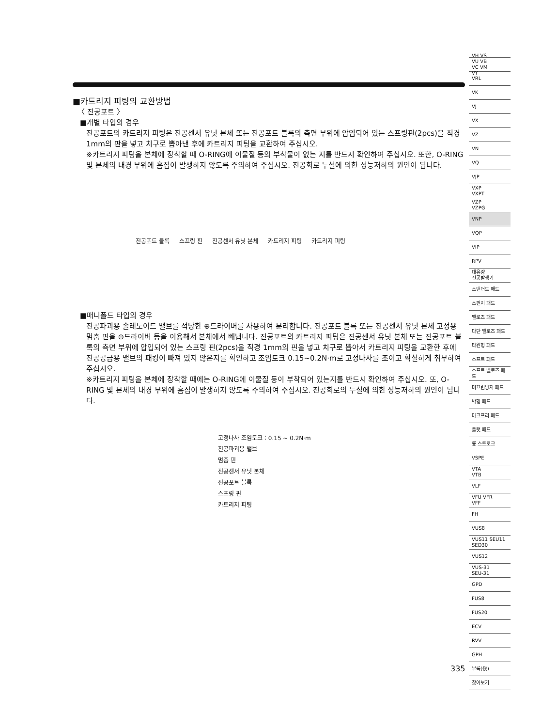■카트리지 피팅의 교환방법
〈 진공포트 〉
■개별 타입의 경우
진공포트의 카트리지 피팅은 진공센서 유닛 본체 또는 진공포트 블록의 측면 부위에 압입되어 있는 스프링핀(2pcs)을 직경 1mm의 판을 넣고 치구로 뽑아낸 후에 카트리지 피팅을 교환하여 주십시오.
※카트리지 피팅을 본체에 장착할 때 O-RING에 이물질 등의 부착물이 없는 지를 반드시 확인하여 주십시오. 또한, O-RING 및 본체의 내경 부위에 흠집이 발생하지 않도록 주의하여 주십시오. 진공회로 누설에 의한 성능저하의 원인이 됩니다.
진공포트 블록 스프링 핀 진공센서 유닛 본체 카트리지 피팅 카트리지 피팅
■매니폴드 타입의 경우
진공파괴용 솔레노이드 밸브를 적당한 ⊕드라이버를 사용하여 분리합니다. 진공포트 블록 또는 진공센서 유닛 본체 고정용 멈춤 핀을 ⊖드라이버 등을 이용해서 본체에서 빼냅니다. 진공포트의 카트리지 피팅은 진공센서 유닛 본체 또는 진공포트 블록의 측면 부위에 압입되어 있는 스프링 핀(2pcs)을 직경 1mm의 핀을 넣고 치구로 뽑아서 카트리지 피팅을 교환한 후에 진공공급용 밸브의 패킹이 빠져 있지 않은지를 확인하고 조임토크 0.15~0.2N·m로 고정나사를 조이고 확실하게 취부하여 주십시오.
※카트리지 피팅을 본체에 장착할 때에는 O-RING에 이물질 등이 부착되어 있는지를 반드시 확인하여 주십시오. 또, O-RING 및 본체의 내경 부위에 흠집이 발생하지 않도록 주의하여 주십시오. 진공회로의 누설에 의한 성능저하의 원인이 됩니다.
고정나사 조임토크：0.15 ~ 0.2N·m
진공파괴용 밸브
멈춤 핀
진공센서 유닛 본체
진공포트 블록
스프링 핀
카트리지 피팅
VH VS
VU VB
VC VM
VY
VRL
VK
VJ
VX
VZ
VN
VQ
VJP
VXP
VXPT
VZP
VZPG
VNP
VQP
VIP
RPV
대유량
진공발생기
스탠더드 패드
스펀지 패드
벨로즈 패드
다단 벨로즈 패드
타원형 패드
소프트 패드
소프트 벨로즈 패드
미끄럼방지 패드
박형 패드
마크프리 패드
플랫 패드
롱 스트로크
VSPE
VTA
VTB
VLF
VFU VFR
VFF
FH
VUS8
VUS11 SEU11
SED30
VUS12
VUS-31
SEU-31
GPD
FUS8
FUS20
ECV
RVV
GPH
부록(後)
찾아보기
335